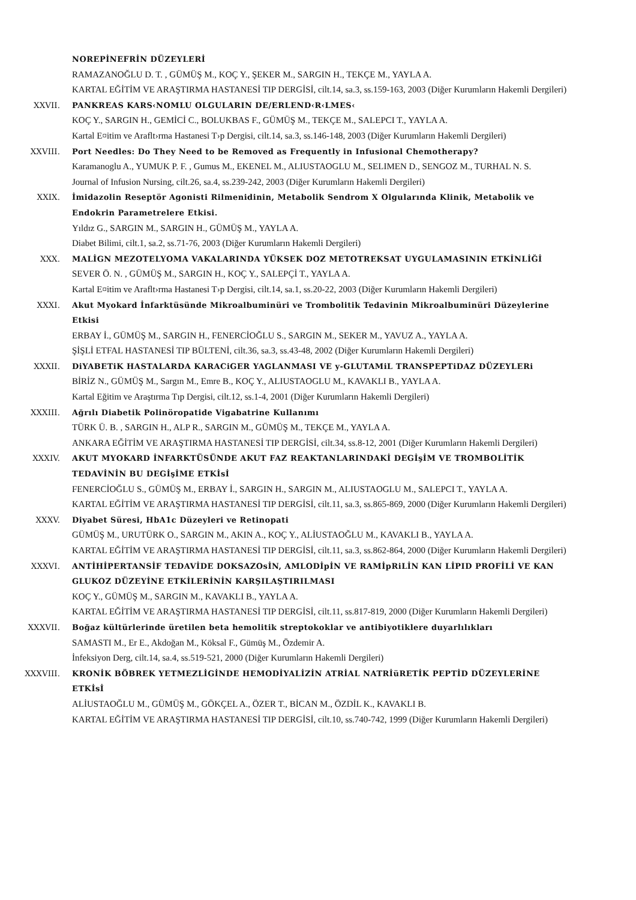NOREPİNEFRİN DÜZEYLERİ
RAMAZANOĞLU D. T. , GÜMÜŞ M., KOÇ Y., ŞEKER M., SARGIN H., TEKÇE M., YAYLA A.
KARTAL EĞİTİM VE ARAŞTIRMA HASTANESİ TIP DERGİSİ, cilt.14, sa.3, ss.159-163, 2003 (Diğer Kurumların Hakemli Dergileri)
XXVII. PANKREAS KARS‹NOMLU OLGULARIN DE/ERLEND‹R‹LMES‹
KOÇ Y., SARGIN H., GEMİCİ C., BOLUKBAS F., GÜMÜŞ M., TEKÇE M., SALEPCI T., YAYLA A.
Kartal E¤itim ve Araflt›rma Hastanesi T›p Dergisi, cilt.14, sa.3, ss.146-148, 2003 (Diğer Kurumların Hakemli Dergileri)
XXVIII. Port Needles: Do They Need to be Removed as Frequently in Infusional Chemotherapy?
Karamanoglu A., YUMUK P. F. , Gumus M., EKENEL M., ALIUSTAOGLU M., SELIMEN D., SENGOZ M., TURHAL N. S.
Journal of Infusion Nursing, cilt.26, sa.4, ss.239-242, 2003 (Diğer Kurumların Hakemli Dergileri)
XXIX. İmidazolin Reseptör Agonisti Rilmenidinin, Metabolik Sendrom X Olgularında Klinik, Metabolik ve Endokrin Parametrelere Etkisi.
Yıldız G., SARGIN M., SARGIN H., GÜMÜŞ M., YAYLA A.
Diabet Bilimi, cilt.1, sa.2, ss.71-76, 2003 (Diğer Kurumların Hakemli Dergileri)
XXX. MALİGN MEZOTELYOMA VAKALARINDA YÜKSEK DOZ METOTREKSAT UYGULAMASININ ETKİNLİĞİ
SEVER Ö. N. , GÜMÜŞ M., SARGIN H., KOÇ Y., SALEPÇİ T., YAYLA A.
Kartal E¤itim ve Araflt›rma Hastanesi T›p Dergisi, cilt.14, sa.1, ss.20-22, 2003 (Diğer Kurumların Hakemli Dergileri)
XXXI. Akut Myokard İnfarktüsünde Mikroalbuminüri ve Trombolitik Tedavinin Mikroalbuminüri Düzeylerine Etkisi
ERBAY İ., GÜMÜŞ M., SARGIN H., FENERCİOĞLU S., SARGIN M., SEKER M., YAVUZ A., YAYLA A.
ŞİŞLİ ETFAL HASTANESİ TIP BÜLTENİ, cilt.36, sa.3, ss.43-48, 2002 (Diğer Kurumların Hakemli Dergileri)
XXXII. DiYABETiK HASTALARDA KARACiGER YAGLANMASI VE y-GLUTAMiL TRANSPEPTiDAZ DÜZEYLERi
BİRİZ N., GÜMÜŞ M., Sargın M., Emre B., KOÇ Y., ALIUSTAOGLU M., KAVAKLI B., YAYLA A.
Kartal Eğitim ve Araştırma Tıp Dergisi, cilt.12, ss.1-4, 2001 (Diğer Kurumların Hakemli Dergileri)
XXXIII. Ağrılı Diabetik Polinöropatide Vigabatrine Kullanımı
TÜRK Ü. B. , SARGIN H., ALP R., SARGIN M., GÜMÜŞ M., TEKÇE M., YAYLA A.
ANKARA EĞİTİM VE ARAŞTIRMA HASTANESİ TIP DERGİSİ, cilt.34, ss.8-12, 2001 (Diğer Kurumların Hakemli Dergileri)
XXXIV. AKUT MYOKARD İNFARKTÜSÜNDE AKUT FAZ REAKTANLARINDAKİ DEGİşİM VE TROMBOLİTİK TEDAVİNİN BU DEGİşİME ETKİsİ
FENERCİOĞLU S., GÜMÜŞ M., ERBAY İ., SARGIN H., SARGIN M., ALIUSTAOGLU M., SALEPCI T., YAYLA A.
KARTAL EĞİTİM VE ARAŞTIRMA HASTANESİ TIP DERGİSİ, cilt.11, sa.3, ss.865-869, 2000 (Diğer Kurumların Hakemli Dergileri)
XXXV. Diyabet Süresi, HbA1c Düzeyleri ve Retinopati
GÜMÜŞ M., URUTÜRK O., SARGIN M., AKIN A., KOÇ Y., ALİUSTAOĞLU M., KAVAKLI B., YAYLA A.
KARTAL EĞİTİM VE ARAŞTIRMA HASTANESİ TIP DERGİSİ, cilt.11, sa.3, ss.862-864, 2000 (Diğer Kurumların Hakemli Dergileri)
XXXVI. ANTİHİPERTANSİF TEDAVİDE DOKSAZOsİN, AMLODİpİN VE RAMİpRiLİN KAN LİPID PROFİLİ VE KAN GLUKOZ DÜZEYİNE ETKİLERİNİN KARŞILAŞTIRILMASI
KOÇ Y., GÜMÜŞ M., SARGIN M., KAVAKLI B., YAYLA A.
KARTAL EĞİTİM VE ARAŞTIRMA HASTANESİ TIP DERGİSİ, cilt.11, ss.817-819, 2000 (Diğer Kurumların Hakemli Dergileri)
XXXVII. Boğaz kültürlerinde üretilen beta hemolitik streptokoklar ve antibiyotiklere duyarlılıkları
SAMASTI M., Er E., Akdoğan M., Köksal F., Gümüş M., Özdemir A.
İnfeksiyon Derg, cilt.14, sa.4, ss.519-521, 2000 (Diğer Kurumların Hakemli Dergileri)
XXXVIII. KRONİK BÖBREK YETMEZLİGİNDE HEMODİYALİZİN ATRİAL NATRİüRETİK PEPTİD DÜZEYLERİNE ETKİsİ
ALİUSTAOĞLU M., GÜMÜŞ M., GÖKÇEL A., ÖZER T., BİCAN M., ÖZDİL K., KAVAKLI B.
KARTAL EĞİTİM VE ARAŞTIRMA HASTANESİ TIP DERGİSİ, cilt.10, ss.740-742, 1999 (Diğer Kurumların Hakemli Dergileri)